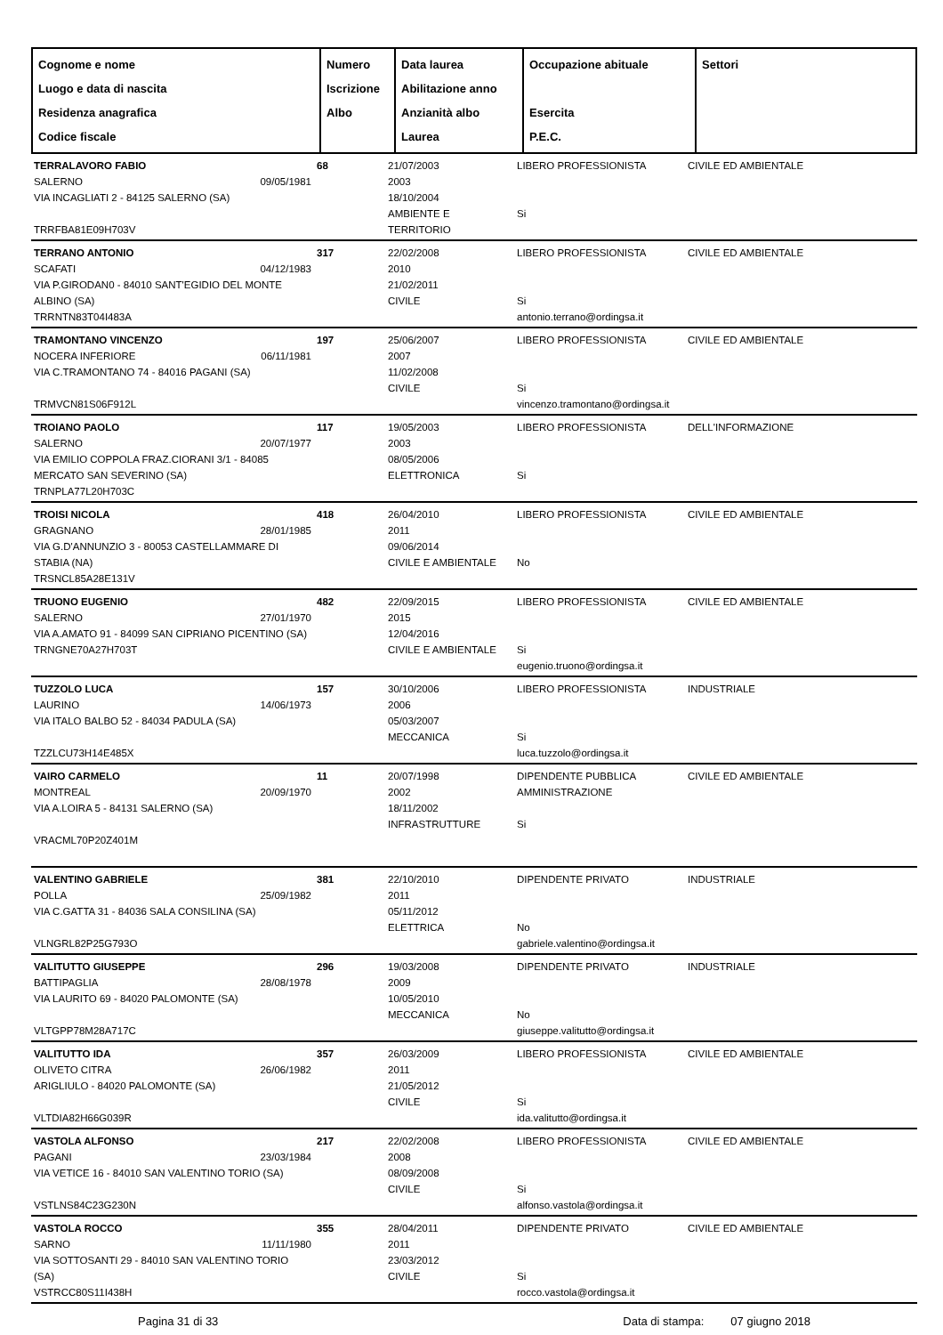| Cognome e nome Luogo e data di nascita Residenza anagrafica Codice fiscale | Numero Iscrizione Albo | Data laurea Abilitazione anno Anzianità albo Laurea | Occupazione abituale Esercita P.E.C. | Settori |
| --- | --- | --- | --- | --- |
| TERRALAVORO FABIO SALERNO 09/05/1981 VIA INCAGLIATI 2 - 84125 SALERNO (SA) TRRFBA81E09H703V | 68 | 21/07/2003 2003 18/10/2004 AMBIENTE E TERRITORIO | LIBERO PROFESSIONISTA Si | CIVILE ED AMBIENTALE |
| TERRANO ANTONIO SCAFATI 04/12/1983 VIA P.GIRODAN0 - 84010 SANT'EGIDIO DEL MONTE ALBINO (SA) TRRNTN83T04I483A | 317 | 22/02/2008 2010 21/02/2011 CIVILE | LIBERO PROFESSIONISTA Si antonio.terrano@ordingsa.it | CIVILE ED AMBIENTALE |
| TRAMONTANO VINCENZO NOCERA INFERIORE 06/11/1981 VIA C.TRAMONTANO 74 - 84016 PAGANI (SA) TRMVCN81S06F912L | 197 | 25/06/2007 2007 11/02/2008 CIVILE | LIBERO PROFESSIONISTA Si vincenzo.tramontano@ordingsa.it | CIVILE ED AMBIENTALE |
| TROIANO PAOLO SALERNO 20/07/1977 VIA EMILIO COPPOLA FRAZ.CIORANI 3/1 - 84085 MERCATO SAN SEVERINO (SA) TRNPLA77L20H703C | 117 | 19/05/2003 2003 08/05/2006 ELETTRONICA | LIBERO PROFESSIONISTA Si | DELL'INFORMAZIONE |
| TROISI NICOLA GRAGNANO 28/01/1985 VIA G.D'ANNUNZIO 3 - 80053 CASTELLAMMARE DI STABIA (NA) TRSNCL85A28E131V | 418 | 26/04/2010 2011 09/06/2014 CIVILE E AMBIENTALE | LIBERO PROFESSIONISTA No | CIVILE ED AMBIENTALE |
| TRUONO EUGENIO SALERNO 27/01/1970 VIA A.AMATO 91 - 84099 SAN CIPRIANO PICENTINO (SA) TRNGNE70A27H703T | 482 | 22/09/2015 2015 12/04/2016 CIVILE E AMBIENTALE | LIBERO PROFESSIONISTA Si eugenio.truono@ordingsa.it | CIVILE ED AMBIENTALE |
| TUZZOLO LUCA LAURINO 14/06/1973 VIA ITALO BALBO 52 - 84034 PADULA (SA) TZZLCU73H14E485X | 157 | 30/10/2006 2006 05/03/2007 MECCANICA | LIBERO PROFESSIONISTA Si luca.tuzzolo@ordingsa.it | INDUSTRIALE |
| VAIRO CARMELO MONTREAL 20/09/1970 VIA A.LOIRA 5 - 84131 SALERNO (SA) VRACML70P20Z401M | 11 | 20/07/1998 2002 18/11/2002 INFRASTRUTTURE | DIPENDENTE PUBBLICA AMMINISTRAZIONE Si | CIVILE ED AMBIENTALE |
| VALENTINO GABRIELE POLLA 25/09/1982 VIA C.GATTA 31 - 84036 SALA CONSILINA (SA) VLNGRL82P25G793O | 381 | 22/10/2010 2011 05/11/2012 ELETTRICA | DIPENDENTE PRIVATO No gabriele.valentino@ordingsa.it | INDUSTRIALE |
| VALITUTTO GIUSEPPE BATTIPAGLIA 28/08/1978 VIA LAURITO 69 - 84020 PALOMONTE (SA) VLTGPP78M28A717C | 296 | 19/03/2008 2009 10/05/2010 MECCANICA | DIPENDENTE PRIVATO No giuseppe.valitutto@ordingsa.it | INDUSTRIALE |
| VALITUTTO IDA OLIVETO CITRA 26/06/1982 ARIGLIULO - 84020 PALOMONTE (SA) VLTDIA82H66G039R | 357 | 26/03/2009 2011 21/05/2012 CIVILE | LIBERO PROFESSIONISTA Si ida.valitutto@ordingsa.it | CIVILE ED AMBIENTALE |
| VASTOLA ALFONSO PAGANI 23/03/1984 VIA VETICE 16 - 84010 SAN VALENTINO TORIO (SA) VSTLNS84C23G230N | 217 | 22/02/2008 2008 08/09/2008 CIVILE | LIBERO PROFESSIONISTA Si alfonso.vastola@ordingsa.it | CIVILE ED AMBIENTALE |
| VASTOLA ROCCO SARNO 11/11/1980 VIA SOTTOSANTI 29 - 84010 SAN VALENTINO TORIO (SA) VSTRCC80S11I438H | 355 | 28/04/2011 2011 23/03/2012 CIVILE | DIPENDENTE PRIVATO Si rocco.vastola@ordingsa.it | CIVILE ED AMBIENTALE |
Pagina 31 di 33 Data di stampa: 07 giugno 2018